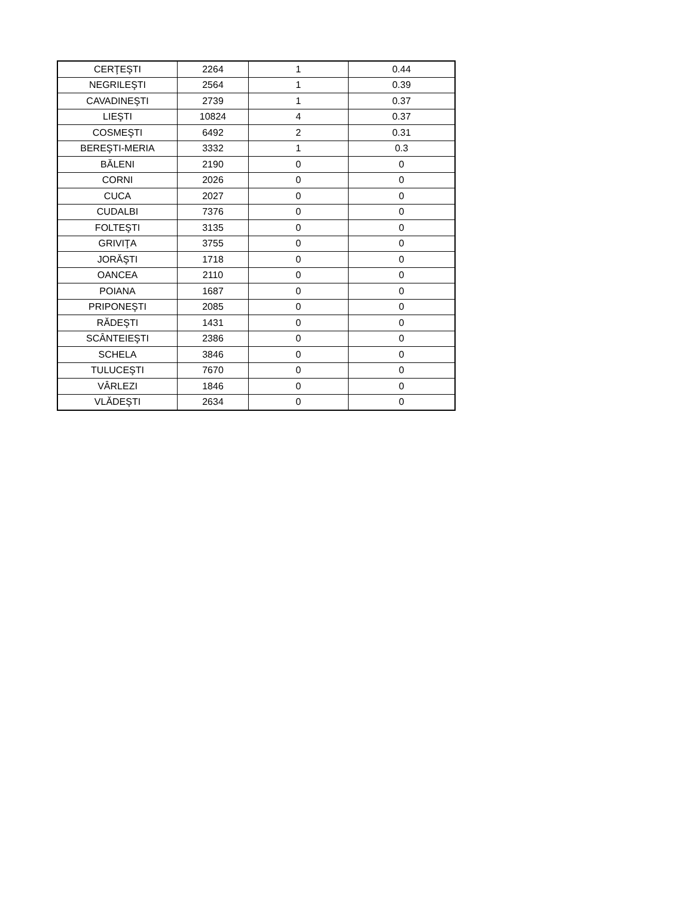| CERŢEŞTI | 2264 | 1 | 0.44 |
| NEGRILEŞTI | 2564 | 1 | 0.39 |
| CAVADINEŞTI | 2739 | 1 | 0.37 |
| LIEŞTI | 10824 | 4 | 0.37 |
| COSMEŞTI | 6492 | 2 | 0.31 |
| BEREŞTI-MERIA | 3332 | 1 | 0.3 |
| BĂLENI | 2190 | 0 | 0 |
| CORNI | 2026 | 0 | 0 |
| CUCA | 2027 | 0 | 0 |
| CUDALBI | 7376 | 0 | 0 |
| FOLTEŞTI | 3135 | 0 | 0 |
| GRIVIŢA | 3755 | 0 | 0 |
| JORĂŞTI | 1718 | 0 | 0 |
| OANCEA | 2110 | 0 | 0 |
| POIANA | 1687 | 0 | 0 |
| PRIPONEŞTI | 2085 | 0 | 0 |
| RĂDEŞTI | 1431 | 0 | 0 |
| SCÂNTEIEŞTI | 2386 | 0 | 0 |
| SCHELA | 3846 | 0 | 0 |
| TULUCEŞTI | 7670 | 0 | 0 |
| VÂRLEZI | 1846 | 0 | 0 |
| VLĂDEŞTI | 2634 | 0 | 0 |